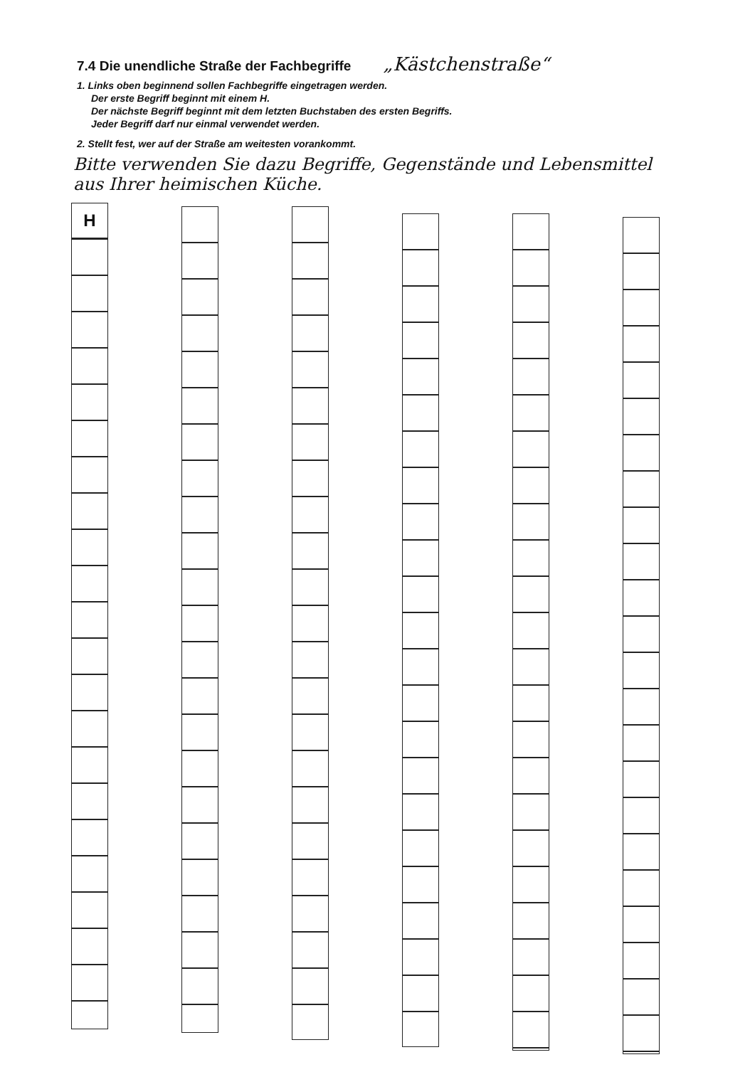7.4 Die unendliche Straße der Fachbegriffe „Kästchenstraße“
1. Links oben beginnend sollen Fachbegriffe eingetragen werden.
Der erste Begriff beginnt mit einem H.
Der nächste Begriff beginnt mit dem letzten Buchstaben des ersten Begriffs.
Jeder Begriff darf nur einmal verwendet werden.
2. Stellt fest, wer auf der Straße am weitesten vorankommt.
Bitte verwenden Sie dazu Begriffe, Gegenstände und Lebensmittel aus Ihrer heimischen Küche.
H